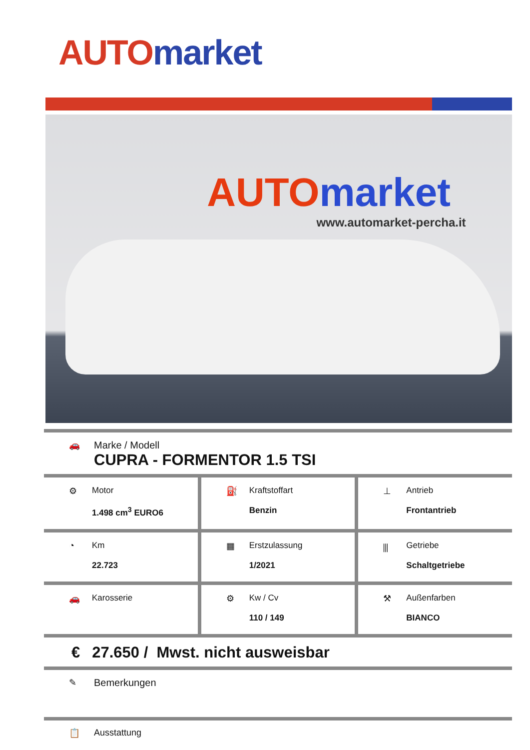AUTO market
AUTO market
www.automarket-percha.it
🚗 Marke / Modell
CUPRA - FORMENTOR 1.5 TSI
⚙ Motor
1.498 cm<sup>3</sup> EURO6
⛽ Kraftstoffart
Benzin
⊥ Antrieb
Frontantrieb
◔ Km
22.723
▦ Erstzulassung
1/2021
⫼ Getriebe
Schaltgetriebe
🚗 Karosserie
⚙ Kw / Cv
110 / 149
⚒ Außenfarben
BIANCO
€ 27.650 / Mwst. nicht ausweisbar
✎ Bemerkungen
📋 Ausstattung